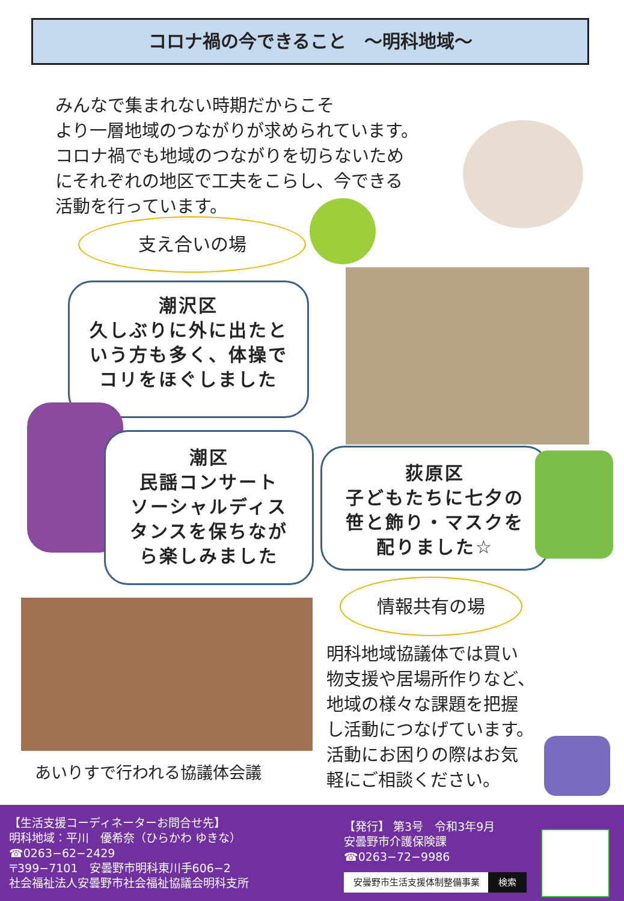コロナ禍の今できること　～明科地域～
みんなで集まれない時期だからこそ
より一層地域のつながりが求められています。
コロナ禍でも地域のつながりを切らないため
にそれぞれの地区で工夫をこらし、今できる
活動を行っています。
支え合いの場
潮沢区
久しぶりに外に出たと
いう方も多く、体操で
コリをほぐしました
潮区
民謡コンサート
ソーシャルディス
タンスを保ちなが
ら楽しみました
荻原区
子どもたちに七夕の
笹と飾り・マスクを
配りました☆
情報共有の場
明科地域協議体では買い
物支援や居場所作りなど、
地域の様々な課題を把握
し活動につなげています。
活動にお困りの際はお気
軽にご相談ください。
あいりすで行われる協議体会議
【生活支援コーディネーターお問合せ先】
明科地域：平川　優希奈（ひらかわ ゆきな）
☎0263−62−2429
〒399−7101　安曇野市明科東川手606−2
社会福祉法人安曇野市社会福祉協議会明科支所
【発行】 第3号　令和3年9月
安曇野市介護保険課
☎0263−72−9986
安曇野市生活支援体制整備事業 検索